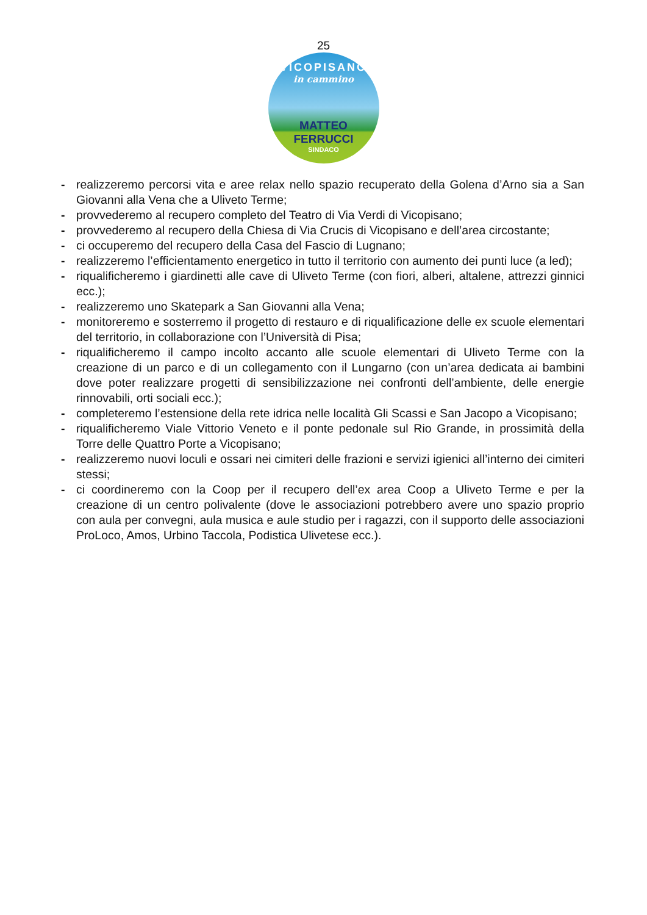25
VICOPISANO
in cammino
MATTEO FERRUCCI
SINDACO
- realizzeremo percorsi vita e aree relax nello spazio recuperato della Golena d’Arno sia a San Giovanni alla Vena che a Uliveto Terme;
- provvederemo al recupero completo del Teatro di Via Verdi di Vicopisano;
- provvederemo al recupero della Chiesa di Via Crucis di Vicopisano e dell’area circostante;
- ci occuperemo del recupero della Casa del Fascio di Lugnano;
- realizzeremo l’efficientamento energetico in tutto il territorio con aumento dei punti luce (a led);
- riqualificheremo i giardinetti alle cave di Uliveto Terme (con fiori, alberi, altalene, attrezzi ginnici ecc.);
- realizzeremo uno Skatepark a San Giovanni alla Vena;
- monitoreremo e sosterremo il progetto di restauro e di riqualificazione delle ex scuole elementari del territorio, in collaborazione con l’Università di Pisa;
- riqualificheremo il campo incolto accanto alle scuole elementari di Uliveto Terme con la creazione di un parco e di un collegamento con il Lungarno (con un’area dedicata ai bambini dove poter realizzare progetti di sensibilizzazione nei confronti dell’ambiente, delle energie rinnovabili, orti sociali ecc.);
- completeremo l’estensione della rete idrica nelle località Gli Scassi e San Jacopo a Vicopisano;
- riqualificheremo Viale Vittorio Veneto e il ponte pedonale sul Rio Grande, in prossimità della Torre delle Quattro Porte a Vicopisano;
- realizzeremo nuovi loculi e ossari nei cimiteri delle frazioni e servizi igienici all’interno dei cimiteri stessi;
- ci coordineremo con la Coop per il recupero dell’ex area Coop a Uliveto Terme e per la creazione di un centro polivalente (dove le associazioni potrebbero avere uno spazio proprio con aula per convegni, aula musica e aule studio per i ragazzi, con il supporto delle associazioni ProLoco, Amos, Urbino Taccola, Podistica Ulivetese ecc.).